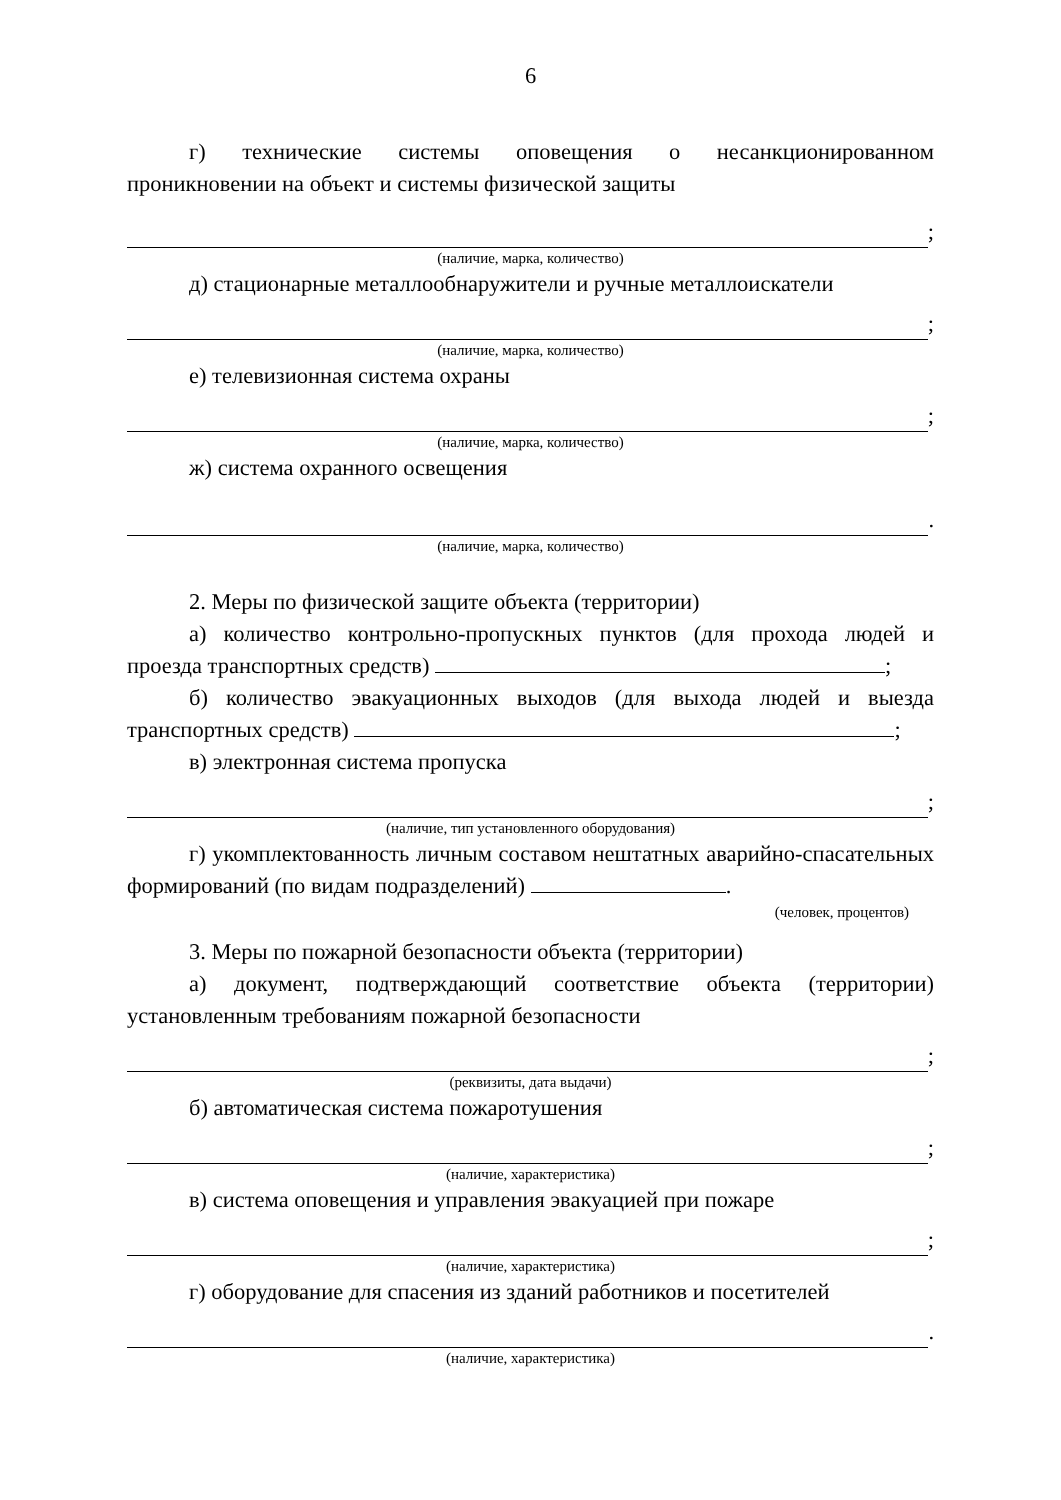6
г) технические системы оповещения о несанкционированном проникновении на объект и системы физической защиты
;
(наличие, марка, количество)
д) стационарные металлообнаружители и ручные металлоискатели
;
(наличие, марка, количество)
е) телевизионная система охраны
;
(наличие, марка, количество)
ж) система охранного освещения
.
(наличие, марка, количество)
2. Меры по физической защите объекта (территории)
а) количество контрольно-пропускных пунктов (для прохода людей и проезда транспортных средств) ;
б) количество эвакуационных выходов (для выхода людей и выезда транспортных средств) ;
в) электронная система пропуска
;
(наличие, тип установленного оборудования)
г) укомплектованность личным составом нештатных аварийно-спасательных формирований (по видам подразделений) .
(человек, процентов)
3. Меры по пожарной безопасности объекта (территории)
а) документ, подтверждающий соответствие объекта (территории) установленным требованиям пожарной безопасности
;
(реквизиты, дата выдачи)
б) автоматическая система пожаротушения
;
(наличие, характеристика)
в) система оповещения и управления эвакуацией при пожаре
;
(наличие, характеристика)
г) оборудование для спасения из зданий работников и посетителей
.
(наличие, характеристика)